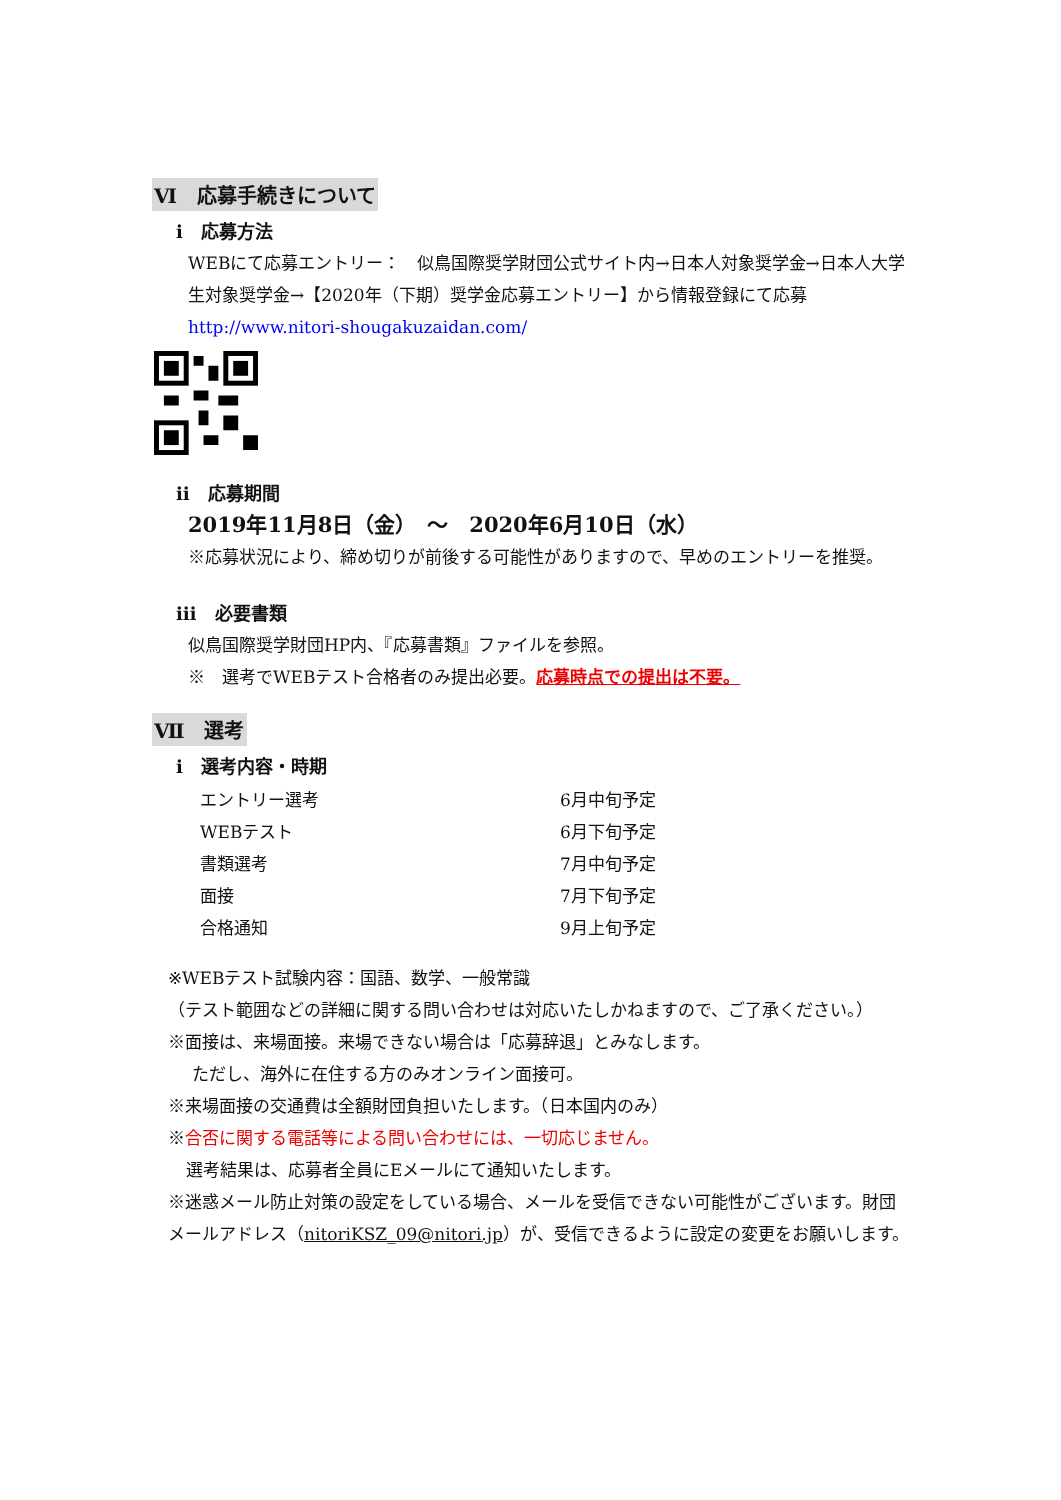Ⅵ　応募手続きについて
ⅰ　応募方法
WEBにて応募エントリー：　似鳥国際奨学財団公式サイト内→日本人対象奨学金→日本人大学生対象奨学金→【2020年（下期）奨学金応募エントリー】から情報登録にて応募
http://www.nitori-shougakuzaidan.com/
ⅱ　応募期間
2019年11月8日（金）　～　2020年6月10日（水）
※応募状況により、締め切りが前後する可能性がありますので、早めのエントリーを推奨。
ⅲ　必要書類
似鳥国際奨学財団HP内、『応募書類』ファイルを参照。
※　選考でWEBテスト合格者のみ提出必要。応募時点での提出は不要。
Ⅶ　選考
ⅰ　選考内容・時期
| エントリー選考 | 6月中旬予定 |
| WEBテスト | 6月下旬予定 |
| 書類選考 | 7月中旬予定 |
| 面接 | 7月下旬予定 |
| 合格通知 | 9月上旬予定 |
※WEBテスト試験内容：国語、数学、一般常識
（テスト範囲などの詳細に関する問い合わせは対応いたしかねますので、ご了承ください。）
※面接は、来場面接。来場できない場合は「応募辞退」とみなします。
ただし、海外に在住する方のみオンライン面接可。
※来場面接の交通費は全額財団負担いたします。（日本国内のみ）
※合否に関する電話等による問い合わせには、一切応じません。
選考結果は、応募者全員にEメールにて通知いたします。
※迷惑メール防止対策の設定をしている場合、メールを受信できない可能性がございます。財団メールアドレス（nitoriKSZ_09@nitori.jp）が、受信できるように設定の変更をお願いします。